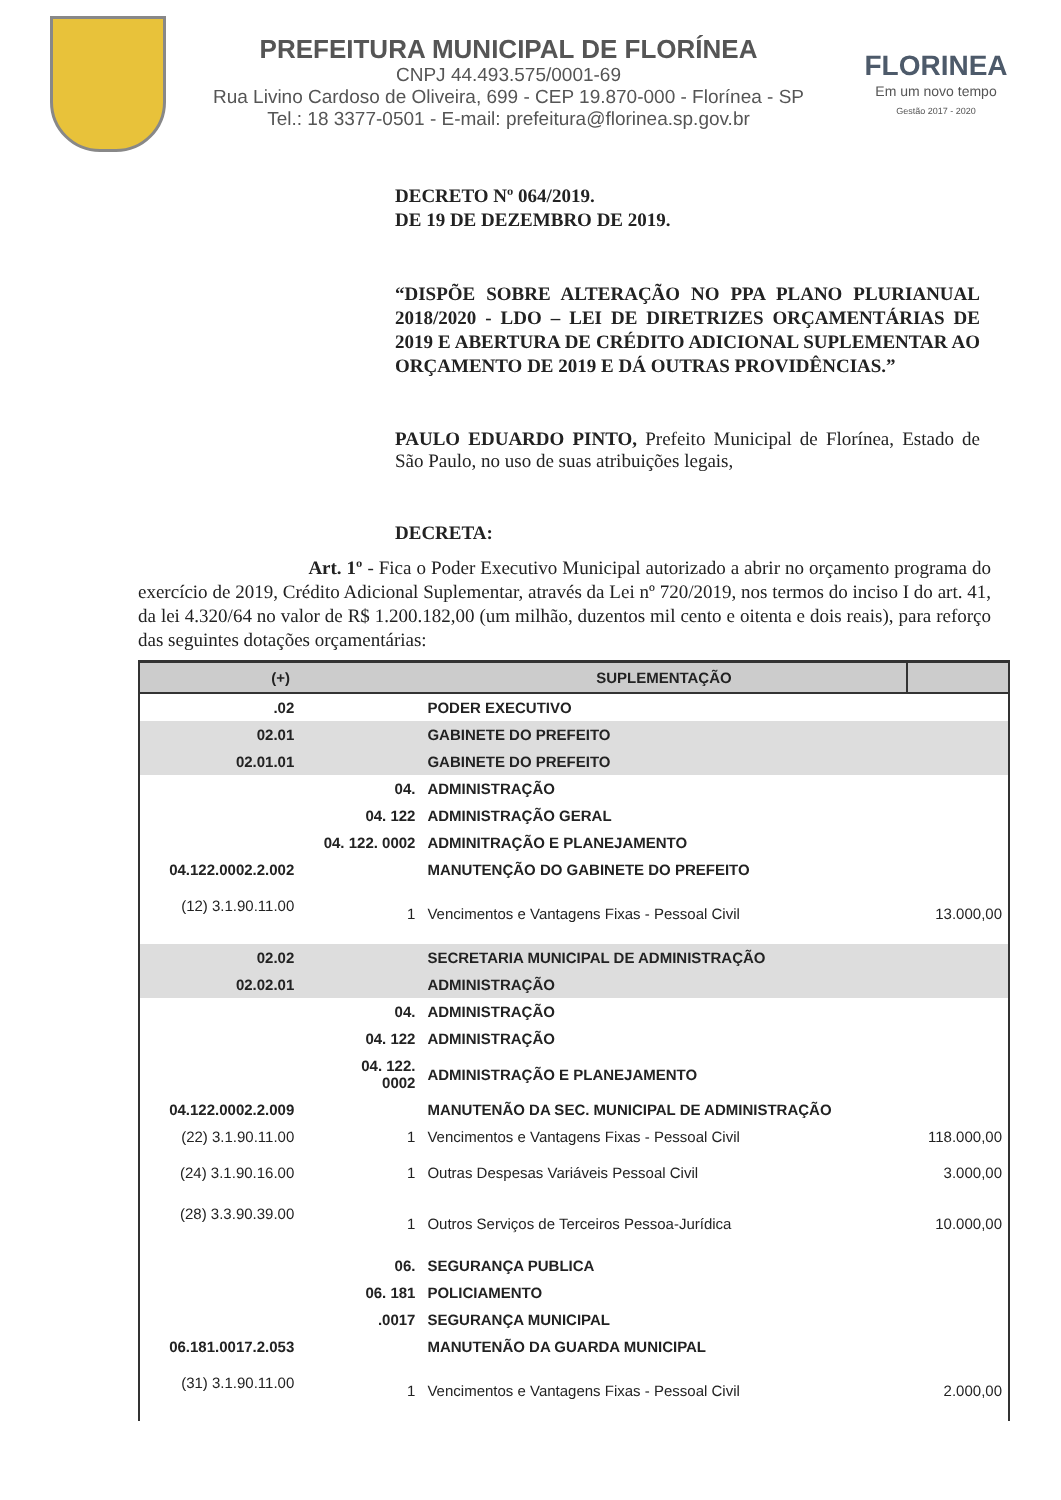PREFEITURA MUNICIPAL DE FLORÍNEA
CNPJ 44.493.575/0001-69
Rua Livino Cardoso de Oliveira, 699 - CEP 19.870-000 - Florínea - SP
Tel.: 18 3377-0501 - E-mail: prefeitura@florinea.sp.gov.br
FLORINEA
Em um novo tempo
Gestão 2017 - 2020
DECRETO Nº 064/2019.
DE 19 DE DEZEMBRO DE 2019.
“DISPÕE SOBRE ALTERAÇÃO NO PPA PLANO PLURIANUAL 2018/2020 - LDO – LEI DE DIRETRIZES ORÇAMENTÁRIAS DE 2019 E ABERTURA DE CRÉDITO ADICIONAL SUPLEMENTAR AO ORÇAMENTO DE 2019 E DÁ OUTRAS PROVIDÊNCIAS.”
PAULO EDUARDO PINTO, Prefeito Municipal de Florínea, Estado de São Paulo, no uso de suas atribuições legais,
DECRETA:
Art. 1º - Fica o Poder Executivo Municipal autorizado a abrir no orçamento programa do exercício de 2019, Crédito Adicional Suplementar, através da Lei nº 720/2019, nos termos do inciso I do art. 41, da lei 4.320/64 no valor de R$ 1.200.182,00 (um milhão, duzentos mil cento e oitenta e dois reais), para reforço das seguintes dotações orçamentárias:
| (+) | | SUPLEMENTAÇÃO | |
| --- | --- | --- | --- |
| .02 | | PODER EXECUTIVO | |
| 02.01 | | GABINETE DO PREFEITO | |
| 02.01.01 | | GABINETE DO PREFEITO | |
| | 04. | ADMINISTRAÇÃO | |
| | 04. 122 | ADMINISTRAÇÃO GERAL | |
| | 04. 122. 0002 | ADMINITRAÇÃO E PLANEJAMENTO | |
| 04.122.0002.2.002 | | MANUTENÇÃO DO GABINETE DO PREFEITO | |
| (12) 3.1.90.11.00 | 1 | Vencimentos e Vantagens Fixas - Pessoal Civil | 13.000,00 |
| 02.02 | | SECRETARIA MUNICIPAL DE ADMINISTRAÇÃO | |
| 02.02.01 | | ADMINISTRAÇÃO | |
| | 04. | ADMINISTRAÇÃO | |
| | 04. 122 | ADMINISTRAÇÃO | |
| | 04. 122. 0002 | ADMINISTRAÇÃO E PLANEJAMENTO | |
| 04.122.0002.2.009 | | MANUTENÃO DA SEC. MUNICIPAL DE ADMINISTRAÇÃO | |
| (22) 3.1.90.11.00 | 1 | Vencimentos e Vantagens Fixas - Pessoal Civil | 118.000,00 |
| (24) 3.1.90.16.00 | 1 | Outras Despesas Variáveis Pessoal Civil | 3.000,00 |
| (28) 3.3.90.39.00 | 1 | Outros Serviços de Terceiros Pessoa-Jurídica | 10.000,00 |
| | 06. | SEGURANÇA PUBLICA | |
| | 06. 181 | POLICIAMENTO | |
| | .0017 | SEGURANÇA MUNICIPAL | |
| 06.181.0017.2.053 | | MANUTENÃO DA GUARDA MUNICIPAL | |
| (31) 3.1.90.11.00 | 1 | Vencimentos e Vantagens Fixas - Pessoal Civil | 2.000,00 |